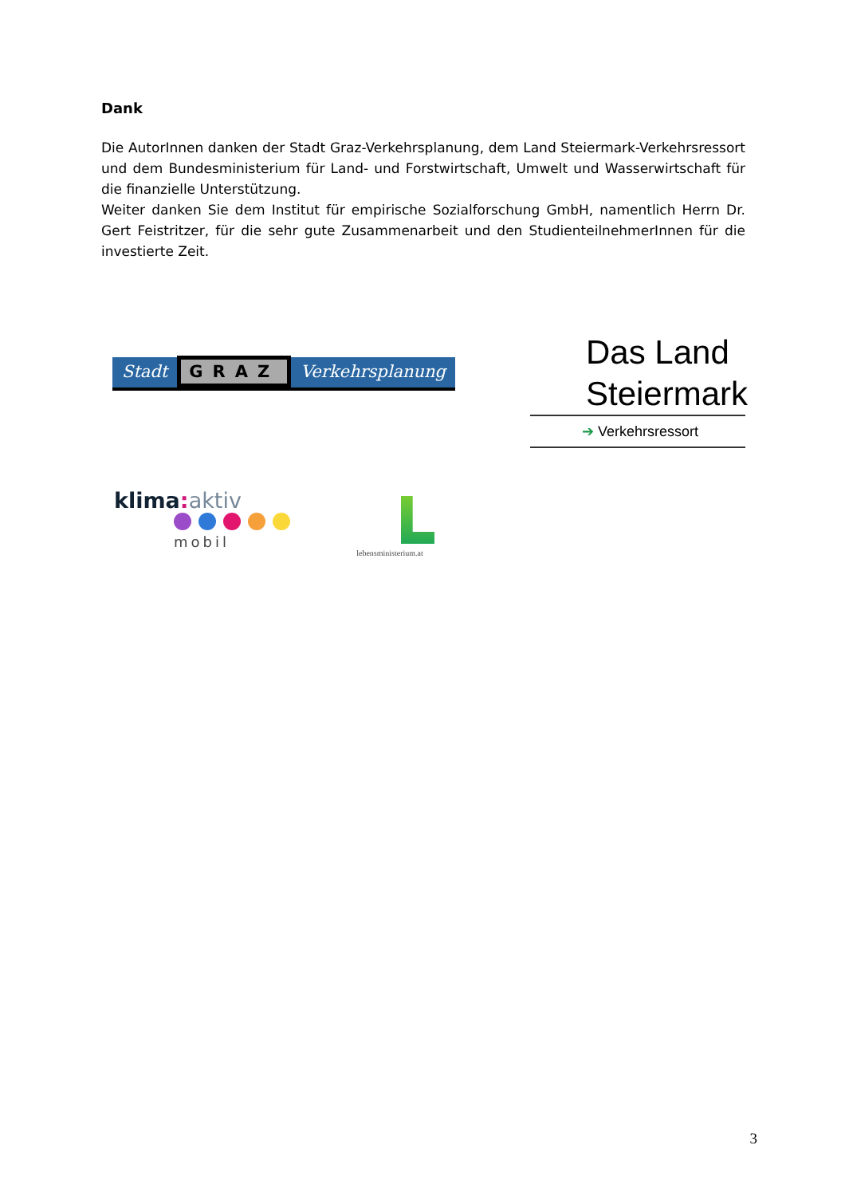Dank
Die AutorInnen danken der Stadt Graz-Verkehrsplanung, dem Land Steiermark-Verkehrs­ressort und dem Bundesministerium für Land- und Forstwirtschaft, Umwelt und Wasser­wirtschaft für die finanzielle Unterstützung.
Weiter danken Sie dem Institut für empirische Sozialforschung GmbH, namentlich Herrn Dr. Gert Feistritzer, für die sehr gute Zusammenarbeit und den StudienteilnehmerInnen für die investierte Zeit.
Stadt GRAZ Verkehrsplanung
Das Land
Steiermark
➔ Verkehrsressort
klima: aktiv
mobil
lebensministerium.at
3